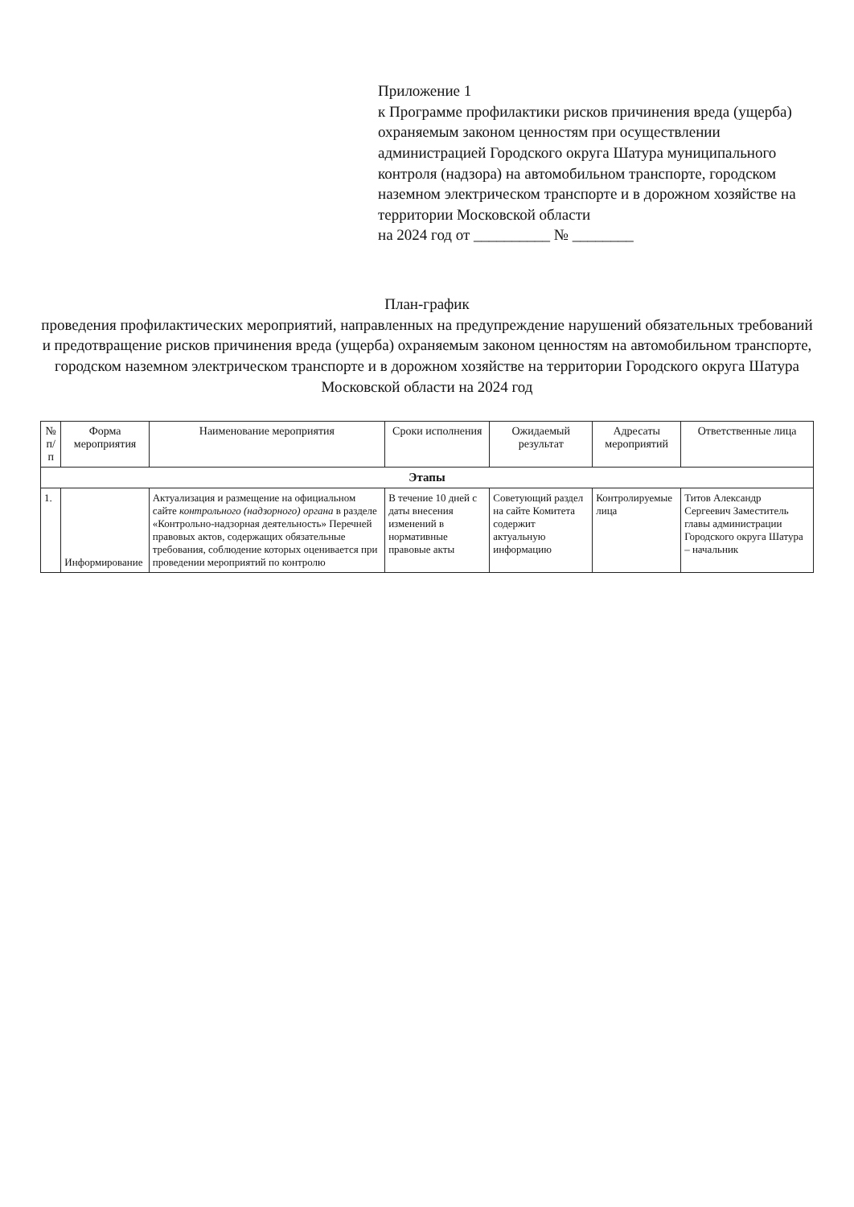Приложение 1
к Программе профилактики рисков причинения вреда (ущерба) охраняемым законом ценностям при осуществлении администрацией Городского округа Шатура муниципального контроля (надзора) на автомобильном транспорте, городском наземном электрическом транспорте и в дорожном хозяйстве на территории Московской области
на 2024 год от __________ № ________
План-график
проведения профилактических мероприятий, направленных на предупреждение нарушений обязательных требований и предотвращение рисков причинения вреда (ущерба) охраняемым законом ценностям на автомобильном транспорте, городском наземном электрическом транспорте и в дорожном хозяйстве на территории Городского округа Шатура Московской области на 2024 год
| № п/п | Форма мероприятия | Наименование мероприятия | Сроки исполнения | Ожидаемый результат | Адресаты мероприятий | Ответственные лица |
| --- | --- | --- | --- | --- | --- | --- |
| Этапы | | | | | | |
| 1. | Информирование | Актуализация и размещение на официальном сайте контрольного (надзорного) органа в разделе «Контрольно-надзорная деятельность» Перечней правовых актов, содержащих обязательные требования, соблюдение которых оценивается при проведении мероприятий по контролю | В течение 10 дней с даты внесения изменений в нормативные правовые акты | Советующий раздел на сайте Комитета содержит актуальную информацию | Контролируемые лица | Титов Александр Сергеевич Заместитель главы администрации Городского округа Шатура – начальник |